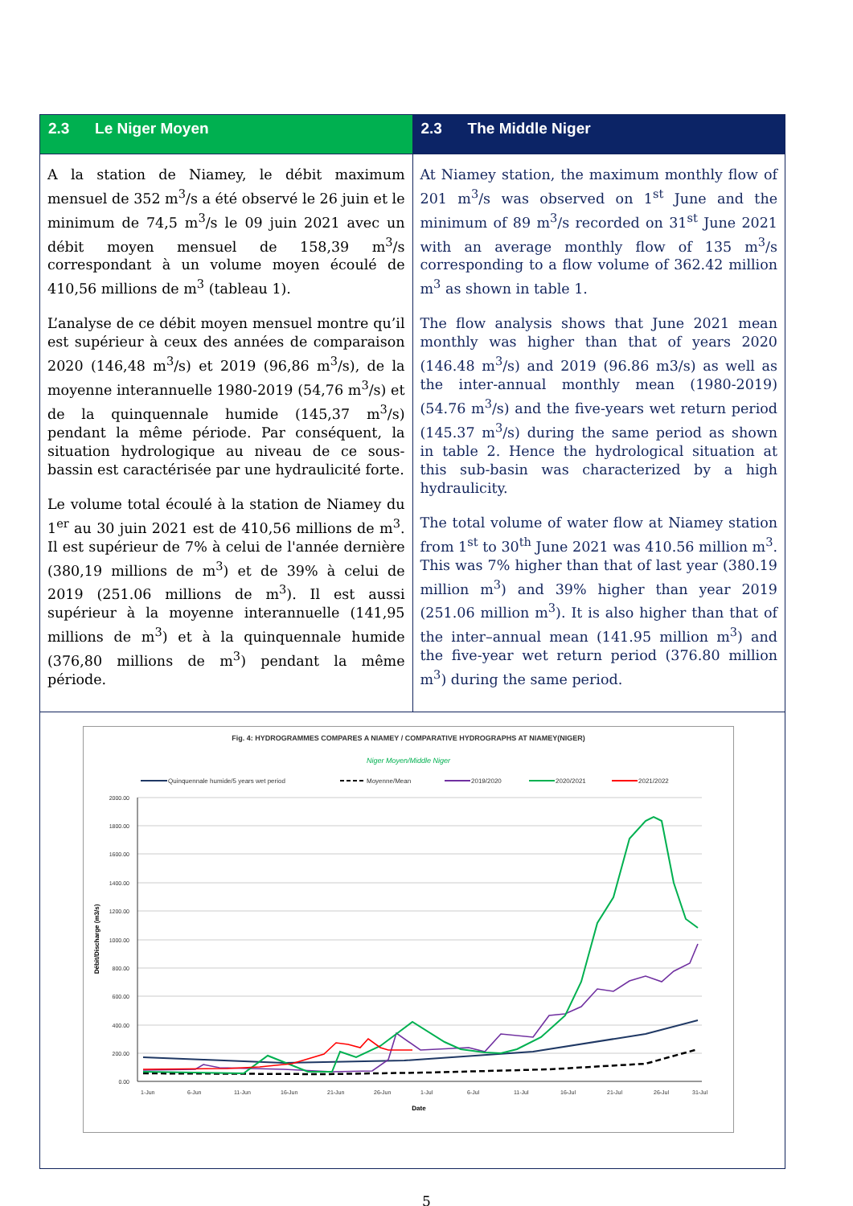| 2.3 Le Niger Moyen | 2.3 The Middle Niger |
| --- | --- |
| A la station de Niamey, le débit maximum mensuel de 352 m<sup>3</sup>/s a été observé le 26 juin et le minimum de 74,5 m<sup>3</sup>/s le 09 juin 2021 avec un débit moyen mensuel de 158,39 m<sup>3</sup>/s correspondant à un volume moyen écoulé de 410,56 millions de m<sup>3</sup> (tableau 1). L’analyse de ce débit moyen mensuel montre qu’il est supérieur à ceux des années de comparaison 2020 (146,48 m<sup>3</sup>/s) et 2019 (96,86 m<sup>3</sup>/s), de la moyenne interannuelle 1980-2019 (54,76 m<sup>3</sup>/s) et de la quinquennale humide (145,37 m<sup>3</sup>/s) pendant la même période. Par conséquent, la situation hydrologique au niveau de ce sous-bassin est caractérisée par une hydraulicité forte. Le volume total écoulé à la station de Niamey du 1<sup>er</sup> au 30 juin 2021 est de 410,56 millions de m<sup>3</sup>. Il est supérieur de 7% à celui de l'année dernière (380,19 millions de m<sup>3</sup>) et de 39% à celui de 2019 (251.06 millions de m<sup>3</sup>). Il est aussi supérieur à la moyenne interannuelle (141,95 millions de m<sup>3</sup>) et à la quinquennale humide (376,80 millions de m<sup>3</sup>) pendant la même période. | At Niamey station, the maximum monthly flow of 201 m<sup>3</sup>/s was observed on 1<sup>st</sup> June and the minimum of 89 m<sup>3</sup>/s recorded on 31<sup>st</sup> June 2021 with an average monthly flow of 135 m<sup>3</sup>/s corresponding to a flow volume of 362.42 million m<sup>3</sup> as shown in table 1. The flow analysis shows that June 2021 mean monthly was higher than that of years 2020 (146.48 m<sup>3</sup>/s) and 2019 (96.86 m3/s) as well as the inter-annual monthly mean (1980-2019) (54.76 m<sup>3</sup>/s) and the five-years wet return period (145.37 m<sup>3</sup>/s) during the same period as shown in table 2. Hence the hydrological situation at this sub-basin was characterized by a high hydraulicity. The total volume of water flow at Niamey station from 1<sup>st</sup> to 30<sup>th</sup> June 2021 was 410.56 million m<sup>3</sup>. This was 7% higher than that of last year (380.19 million m<sup>3</sup>) and 39% higher than year 2019 (251.06 million m<sup>3</sup>). It is also higher than that of the inter–annual mean (141.95 million m<sup>3</sup>) and the five-year wet return period (376.80 million m<sup>3</sup>) during the same period. |
| Fig. 4: HYDROGRAMMES COMPARES A NIAMEY / COMPARATIVE HYDROGRAPHS AT NIAMEY(NIGER) Niger Moyen/Middle Niger Quinquennale humide/5 years wet period Moyenne/Mean 2019/2020 2020/2021 2021/2022 2000.00 1800.00 1600.00 1400.00 1200.00 1000.00 800.00 600.00 400.00 200.00 0.00 Débit/Discharge (m3/s) 1-Jun 6-Jun 11-Jun 16-Jun 21-Jun 26-Jun 1-Jul 6-Jul 11-Jul 16-Jul 21-Jul 26-Jul 31-Jul Date | |
5